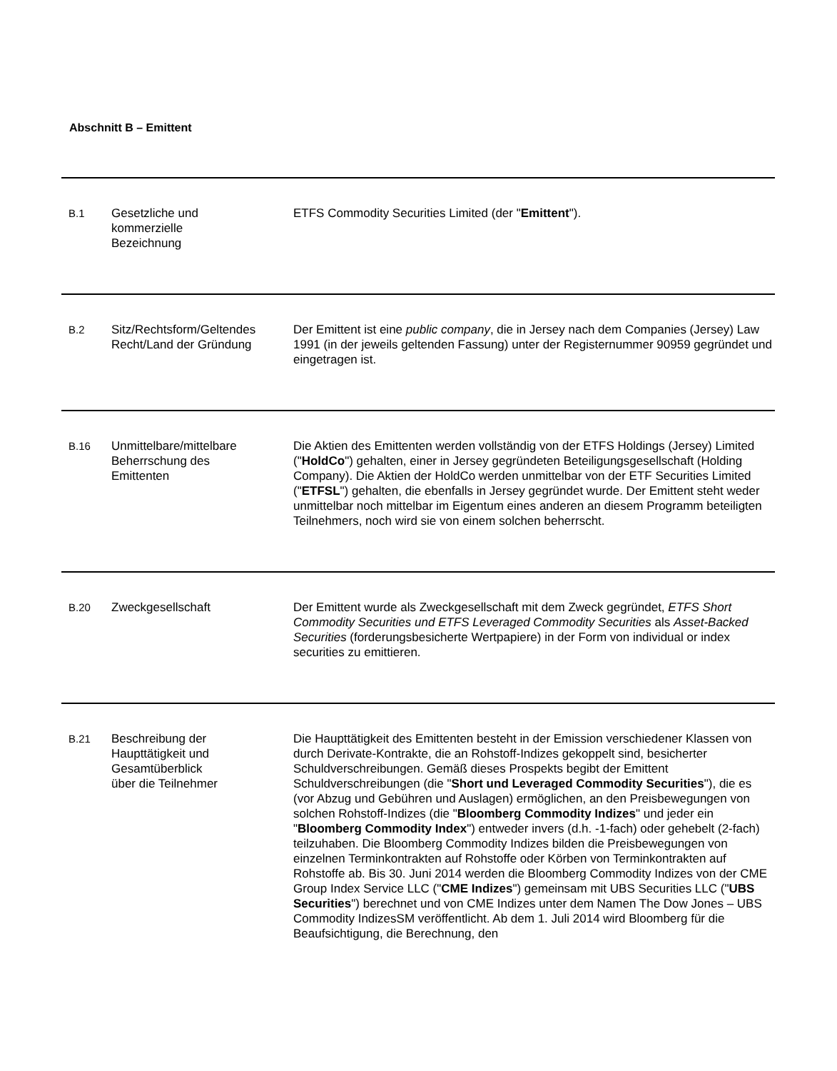Abschnitt B – Emittent
| B.1 | Gesetzliche und kommerzielle Bezeichnung | ETFS Commodity Securities Limited (der " Emittent "). |
| B.2 | Sitz/Rechtsform/Geltendes Recht/Land der Gründung | Der Emittent ist eine public company , die in Jersey nach dem Companies (Jersey) Law 1991 (in der jeweils geltenden Fassung) unter der Registernummer 90959 gegründet und eingetragen ist. |
| B.16 | Unmittelbare/mittelbare Beherrschung des Emittenten | Die Aktien des Emittenten werden vollständig von der ETFS Holdings (Jersey) Limited (" HoldCo ") gehalten, einer in Jersey gegründeten Beteiligungsgesellschaft (Holding Company). Die Aktien der HoldCo werden unmittelbar von der ETF Securities Limited (" ETFSL ") gehalten, die ebenfalls in Jersey gegründet wurde. Der Emittent steht weder unmittelbar noch mittelbar im Eigentum eines anderen an diesem Programm beteiligten Teilnehmers, noch wird sie von einem solchen beherrscht. |
| B.20 | Zweckgesellschaft | Der Emittent wurde als Zweckgesellschaft mit dem Zweck gegründet, ETFS Short Commodity Securities und ETFS Leveraged Commodity Securities als Asset-Backed Securities (forderungsbesicherte Wertpapiere) in der Form von individual or index securities zu emittieren. |
| B.21 | Beschreibung der Haupttätigkeit und Gesamtüberblick über die Teilnehmer | Die Haupttätigkeit des Emittenten besteht in der Emission verschiedener Klassen von durch Derivate-Kontrakte, die an Rohstoff-Indizes gekoppelt sind, besicherter Schuldverschreibungen. Gemäß dieses Prospekts begibt der Emittent Schuldverschreibungen (die " Short und Leveraged Commodity Securities "), die es (vor Abzug und Gebühren und Auslagen) ermöglichen, an den Preisbewegungen von solchen Rohstoff-Indizes (die " Bloomberg Commodity Indizes " und jeder ein " Bloomberg Commodity Index ") entweder invers (d.h. -1-fach) oder gehebelt (2-fach) teilzuhaben. Die Bloomberg Commodity Indizes bilden die Preisbewegungen von einzelnen Terminkontrakten auf Rohstoffe oder Körben von Terminkontrakten auf Rohstoffe ab. Bis 30. Juni 2014 werden die Bloomberg Commodity Indizes von der CME Group Index Service LLC (" CME Indizes ") gemeinsam mit UBS Securities LLC (" UBS Securities ") berechnet und von CME Indizes unter dem Namen The Dow Jones – UBS Commodity IndizesSM veröffentlicht. Ab dem 1. Juli 2014 wird Bloomberg für die Beaufsichtigung, die Berechnung, den |